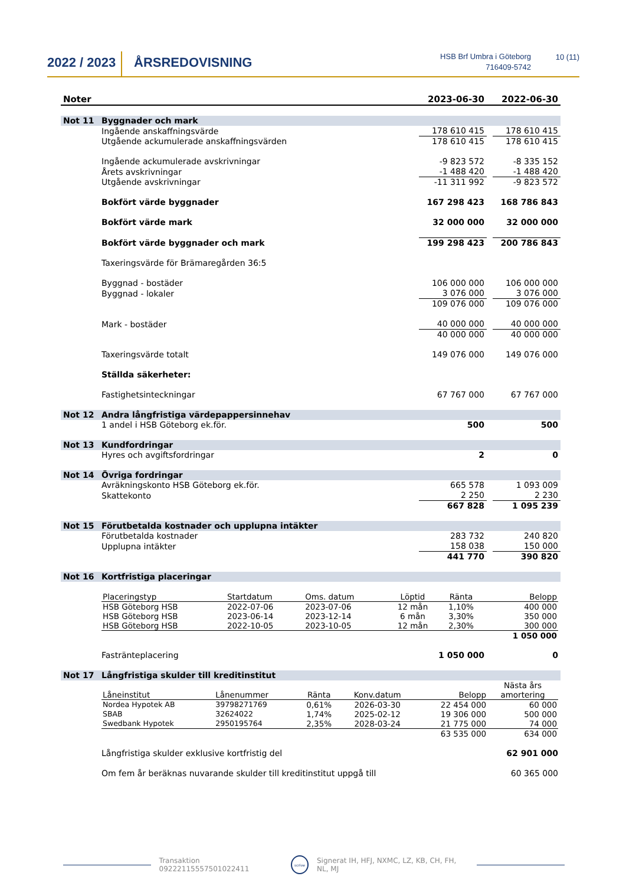2022 / 2023
ÅRSREDOVISNING
HSB Brf Umbra i Göteborg
716409-5742
10 (11)
| Noter | | 2023-06-30 | | 2022-06-30 |
| --- | --- | --- | --- | --- |
| Not 11 | Byggnader och mark | | | |
| | Ingående anskaffningsvärde | 178 610 415 | | 178 610 415 |
| | Utgående ackumulerade anskaffningsvärden | 178 610 415 | | 178 610 415 |
| | Ingående ackumulerade avskrivningar | -9 823 572 | | -8 335 152 |
| | Årets avskrivningar | -1 488 420 | | -1 488 420 |
| | Utgående avskrivningar | -11 311 992 | | -9 823 572 |
| | Bokfört värde byggnader | 167 298 423 | | 168 786 843 |
| | Bokfört värde mark | 32 000 000 | | 32 000 000 |
| | Bokfört värde byggnader och mark | 199 298 423 | | 200 786 843 |
| | Taxeringsvärde för Brämaregården 36:5 | | | |
| | Byggnad - bostäder | 106 000 000 | | 106 000 000 |
| | Byggnad - lokaler | 3 076 000 | | 3 076 000 |
| | | 109 076 000 | | 109 076 000 |
| | Mark - bostäder | 40 000 000 | | 40 000 000 |
| | | 40 000 000 | | 40 000 000 |
| | Taxeringsvärde totalt | 149 076 000 | | 149 076 000 |
| | Ställda säkerheter: | | | |
| | Fastighetsinteckningar | 67 767 000 | | 67 767 000 |
| Not 12 | Andra långfristiga värdepappersinnehav | | | |
| | 1 andel i HSB Göteborg ek.för. | 500 | | 500 |
| Not 13 | Kundfordringar | | | |
| | Hyres och avgiftsfordringar | 2 | | 0 |
| Not 14 | Övriga fordringar | | | |
| | Avräkningskonto HSB Göteborg ek.för. | 665 578 | | 1 093 009 |
| | Skattekonto | 2 250 | | 2 230 |
| | | 667 828 | | 1 095 239 |
| Not 15 | Förutbetalda kostnader och upplupna intäkter | | | |
| | Förutbetalda kostnader | 283 732 | | 240 820 |
| | Upplupna intäkter | 158 038 | | 150 000 |
| | | 441 770 | | 390 820 |
| Not 16 | Kortfristiga placeringar | | | |
| | / Placeringstyp / Startdatum / Oms. datum / Löptid / Ränta / Belopp / / HSB Göteborg HSB / 2022-07-06 / 2023-07-06 / 12 mån / 1,10% / 400 000 / / HSB Göteborg HSB / 2023-06-14 / 2023-12-14 / 6 mån / 3,30% / 350 000 / / HSB Göteborg HSB / 2022-10-05 / 2023-10-05 / 12 mån / 2,30% / 300 000 / / / / / / / 1 050 000 / | | | |
| | Fasträntеplacering | 1 050 000 | | 0 |
| Not 17 | Långfristiga skulder till kreditinstitut | | | |
| | / Låneinstitut / Lånenummer / Ränta / Konv.datum / Belopp / Nästa års amortering / / Nordea Hypotek AB / 39798271769 / 0,61% / 2026-03-30 / 22 454 000 / 60 000 / / SBAB / 32624022 / 1,74% / 2025-02-12 / 19 306 000 / 500 000 / / Swedbank Hypotek / 2950195764 / 2,35% / 2028-03-24 / 21 775 000 / 74 000 / / / / / / 63 535 000 / 634 000 / | | | |
| | Långfristiga skulder exklusive kortfristig del | | | 62 901 000 |
| | Om fem år beräknas nuvarande skulder till kreditinstitut uppgå till | | | 60 365 000 |
Transaktion 09222115557501022411
scrive
Signerat IH, HFJ, NXMC, LZ, KB, CH, FH, NL, MJ